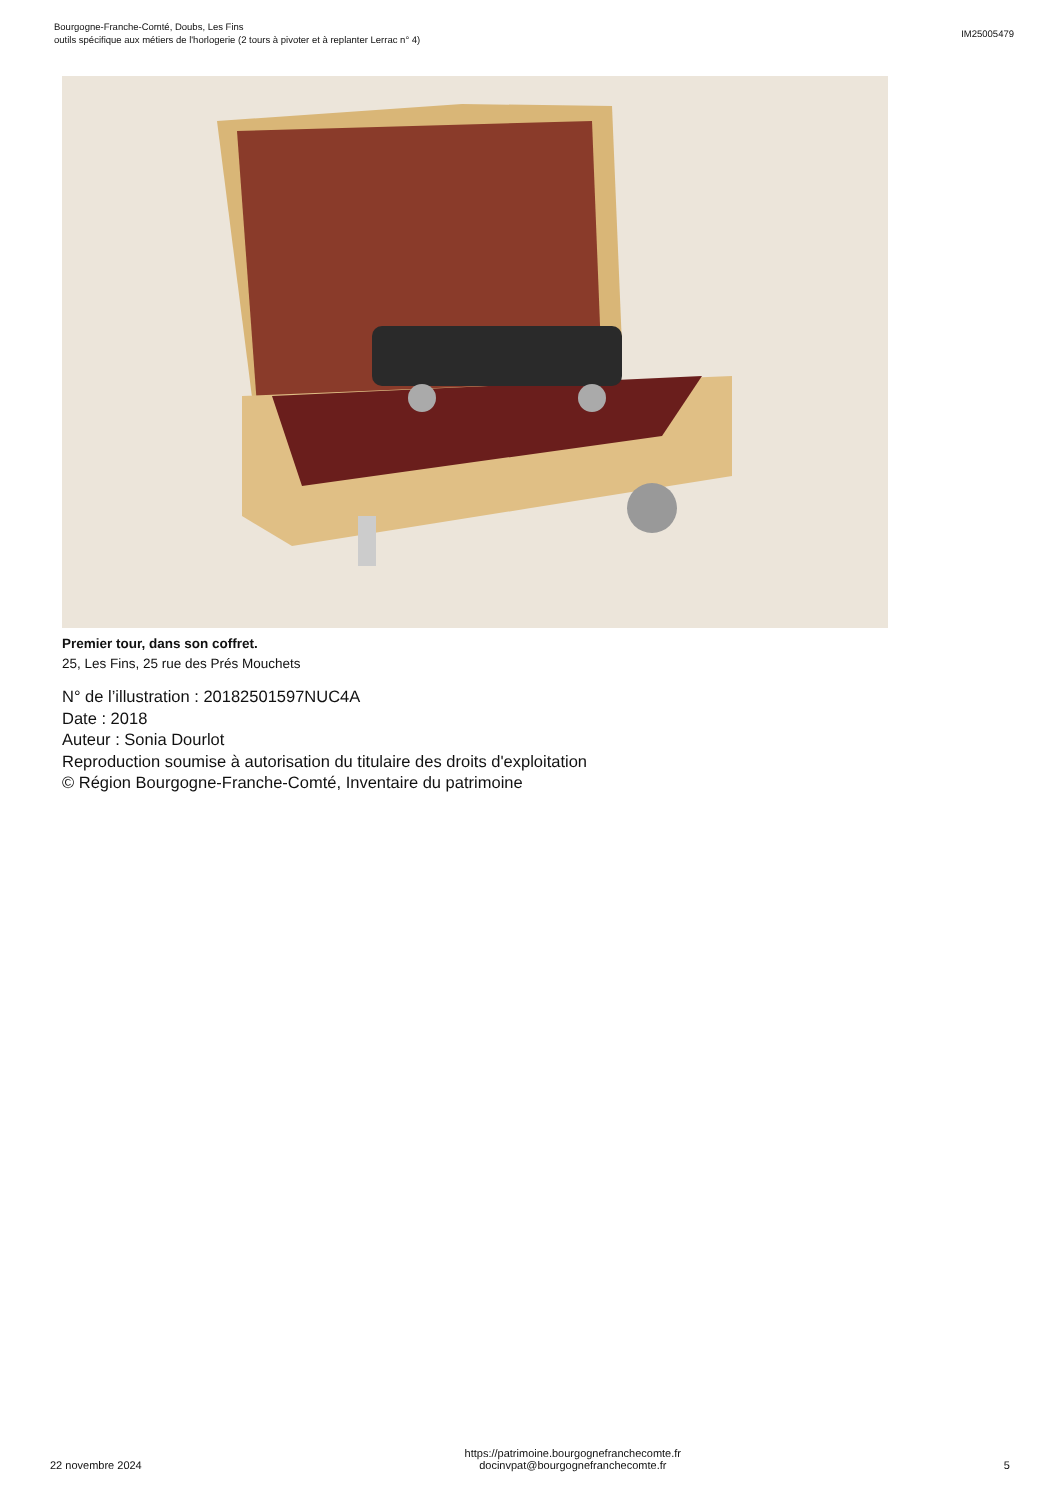Bourgogne-Franche-Comté, Doubs, Les Fins
outils spécifique aux métiers de l'horlogerie (2 tours à pivoter et à replanter Lerrac n° 4)
IM25005479
Premier tour, dans son coffret.
25, Les Fins, 25 rue des Prés Mouchets
N° de l’illustration : 20182501597NUC4A
Date : 2018
Auteur : Sonia Dourlot
Reproduction soumise à autorisation du titulaire des droits d'exploitation
© Région Bourgogne-Franche-Comté, Inventaire du patrimoine
22 novembre 2024 https://patrimoine.bourgognefranchecomte.fr
docinvpat@bourgognefranchecomte.fr 5